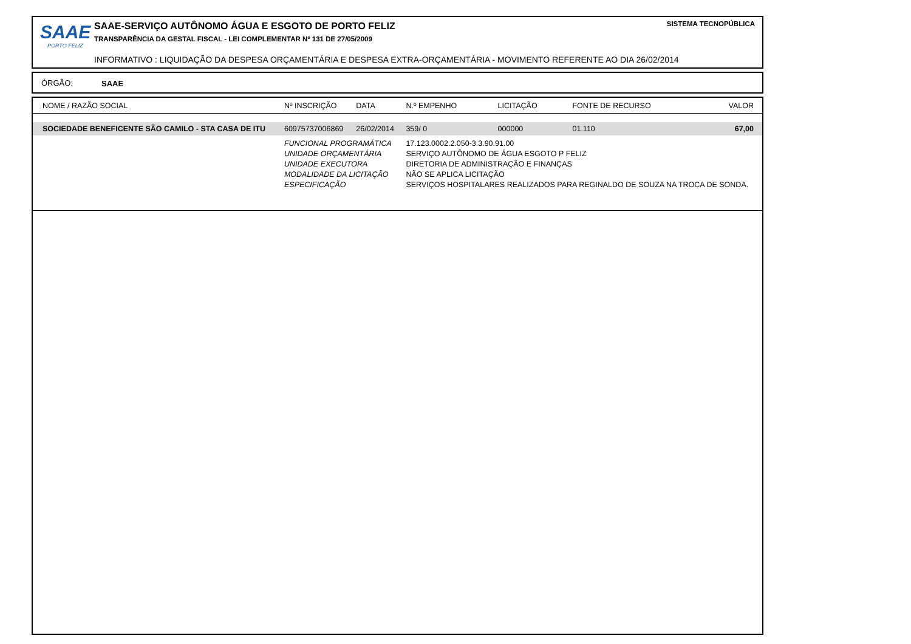SAAE
PORTO FELIZ
SAAE-SERVIÇO AUTÔNOMO ÁGUA E ESGOTO DE PORTO FELIZ
TRANSPARÊNCIA DA GESTAL FISCAL - LEI COMPLEMENTAR Nº 131 DE 27/05/2009
INFORMATIVO : LIQUIDAÇÃO DA DESPESA ORÇAMENTÁRIA E DESPESA EXTRA-ORÇAMENTÁRIA - MOVIMENTO REFERENTE AO DIA 26/02/2014
SISTEMA TECNOPÚBLICA
ÓRGÃO: SAAE
| NOME / RAZÃO SOCIAL | Nº INSCRIÇÃO | DATA | N.º EMPENHO | LICITAÇÃO | FONTE DE RECURSO | VALOR |
| --- | --- | --- | --- | --- | --- | --- |
| SOCIEDADE BENEFICENTE SÃO CAMILO - STA CASA DE ITU | 60975737006869 | 26/02/2014 | 359/ 0 | 000000 | 01.110 | 67,00 |
| | FUNCIONAL PROGRAMÁTICA | | 17.123.0002.2.050-3.3.90.91.00 | | | |
| | UNIDADE ORÇAMENTÁRIA | | SERVIÇO AUTÔNOMO DE ÁGUA ESGOTO P FELIZ | | | |
| | UNIDADE EXECUTORA | | DIRETORIA DE ADMINISTRAÇÃO E FINANÇAS | | | |
| | MODALIDADE DA LICITAÇÃO | | NÃO SE APLICA LICITAÇÃO | | | |
| | ESPECIFICAÇÃO | | SERVIÇOS HOSPITALARES REALIZADOS PARA REGINALDO DE SOUZA NA TROCA DE SONDA. | | | |